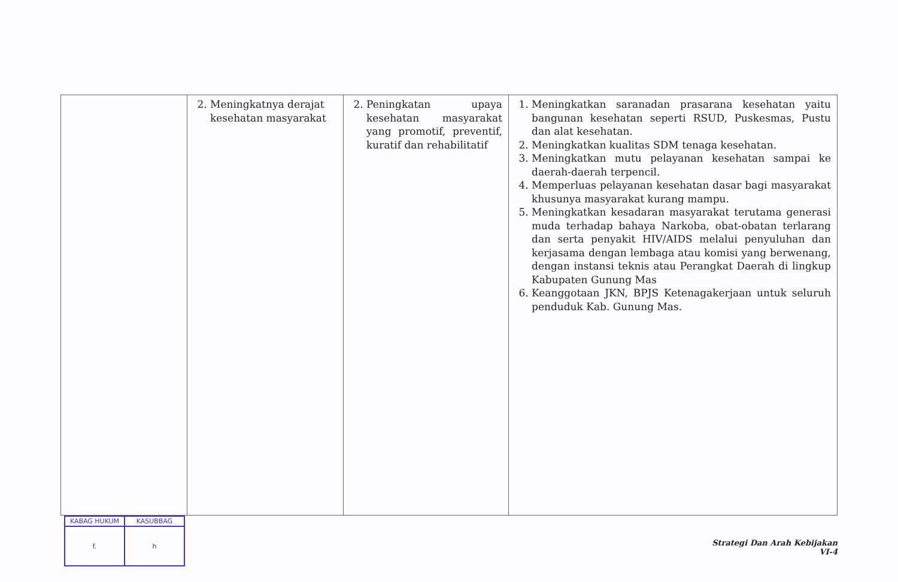| | 2. Meningkatnya derajat kesehatan masyarakat | 2. Peningkatan upaya kesehatan masyarakat yang promotif, preventif, kuratif dan rehabilitatif | 1. Meningkatkan saranadan prasarana kesehatan yaitu bangunan kesehatan seperti RSUD, Puskesmas, Pustu dan alat kesehatan. 2. Meningkatkan kualitas SDM tenaga kesehatan. 3. Meningkatkan mutu pelayanan kesehatan sampai ke daerah-daerah terpencil. 4. Memperluas pelayanan kesehatan dasar bagi masyarakat khusunya masyarakat kurang mampu. 5. Meningkatkan kesadaran masyarakat terutama generasi muda terhadap bahaya Narkoba, obat-obatan terlarang dan serta penyakit HIV/AIDS melalui penyuluhan dan kerjasama dengan lembaga atau komisi yang berwenang, dengan instansi teknis atau Perangkat Daerah di lingkup Kabupaten Gunung Mas 6. Keanggotaan JKN, BPJS Ketenagakerjaan untuk seluruh penduduk Kab. Gunung Mas. |
| KABAG HUKUM | KASUBBAG |
| f. | h |
Strategi Dan Arah Kebijakan
VI-4